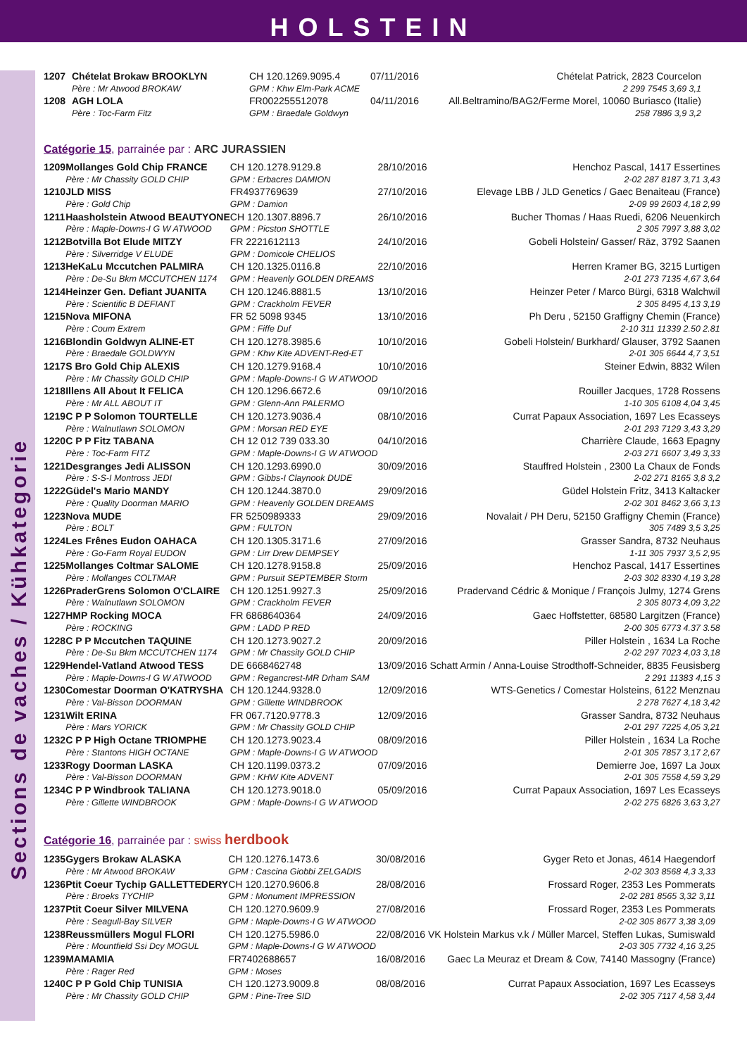HOLSTEIN
Sections de vaches / Kühkategorie
| 1207 | Chételat Brokaw BROOKLYN | CH 120.1269.9095.4 | 07/11/2016 | Chételat Patrick, 2823 Courcelon |
| | Père : Mr Atwood BROKAW | GPM : Khw Elm-Park ACME | | 2 299 7545 3,69 3,1 |
| 1208 | AGH LOLA | FR002255512078 | 04/11/2016 | All.Beltramino/BAG2/Ferme Morel, 10060 Buriasco (Italie) |
| | Père : Toc-Farm Fitz | GPM : Braedale Goldwyn | | 258 7886 3,9 3,2 |
Catégorie 15, parrainée par : ARC JURASSIEN
| 1209 | Mollanges Gold Chip FRANCE | CH 120.1278.9129.8 | 28/10/2016 | Henchoz Pascal, 1417 Essertines |
| | Père : Mr Chassity GOLD CHIP | GPM : Erbacres DAMION | | 2-02 287 8187 3,71 3,43 |
| 1210 | JLD MISS | FR4937769639 | 27/10/2016 | Elevage LBB / JLD Genetics / Gaec Benaiteau (France) |
| | Père : Gold Chip | GPM : Damion | | 2-09 99 2603 4,18 2,99 |
| 1211 | Haasholstein Atwood BEAUTYONE | CH 120.1307.8896.7 | 26/10/2016 | Bucher Thomas / Haas Ruedi, 6206 Neuenkirch |
| | Père : Maple-Downs-I G W ATWOOD | GPM : Picston SHOTTLE | | 2 305 7997 3,88 3,02 |
| 1212 | Botvilla Bot Elude MITZY | FR 2221612113 | 24/10/2016 | Gobeli Holstein/ Gasser/ Räz, 3792 Saanen |
| | Père : Silverridge V ELUDE | GPM : Domicole CHELIOS | | |
| 1213 | HeKaLu Mccutchen PALMIRA | CH 120.1325.0116.8 | 22/10/2016 | Herren Kramer BG, 3215 Lurtigen |
| | Père : De-Su Bkm MCCUTCHEN 1174 | GPM : Heavenly GOLDEN DREAMS | | 2-01 273 7135 4,67 3,64 |
| 1214 | Heinzer Gen. Defiant JUANITA | CH 120.1246.8881.5 | 13/10/2016 | Heinzer Peter / Marco Bürgi, 6318 Walchwil |
| | Père : Scientific B DEFIANT | GPM : Crackholm FEVER | | 2 305 8495 4,13 3,19 |
| 1215 | Nova MIFONA | FR 52 5098 9345 | 13/10/2016 | Ph Deru , 52150 Graffigny Chemin (France) |
| | Père : Coum Extrem | GPM : Fiffe Duf | | 2-10 311 11339 2.50 2.81 |
| 1216 | Blondin Goldwyn ALINE-ET | CH 120.1278.3985.6 | 10/10/2016 | Gobeli Holstein/ Burkhard/ Glauser, 3792 Saanen |
| | Père : Braedale GOLDWYN | GPM : Khw Kite ADVENT-Red-ET | | 2-01 305 6644 4,7 3,51 |
| 1217 | S Bro Gold Chip ALEXIS | CH 120.1279.9168.4 | 10/10/2016 | Steiner Edwin, 8832 Wilen |
| | Père : Mr Chassity GOLD CHIP | GPM : Maple-Downs-I G W ATWOOD | | |
| 1218 | Illens All About It FELICA | CH 120.1296.6672.6 | 09/10/2016 | Rouiller Jacques, 1728 Rossens |
| | Père : Mr ALL ABOUT IT | GPM : Glenn-Ann PALERMO | | 1-10 305 6108 4,04 3,45 |
| 1219 | C P P Solomon TOURTELLE | CH 120.1273.9036.4 | 08/10/2016 | Currat Papaux Association, 1697 Les Ecasseys |
| | Père : Walnutlawn SOLOMON | GPM : Morsan RED EYE | | 2-01 293 7129 3,43 3,29 |
| 1220 | C P P Fitz TABANA | CH 12 012 739 033.30 | 04/10/2016 | Charrière Claude, 1663 Epagny |
| | Père : Toc-Farm FITZ | GPM : Maple-Downs-I G W ATWOOD | | 2-03 271 6607 3,49 3,33 |
| 1221 | Desgranges Jedi ALISSON | CH 120.1293.6990.0 | 30/09/2016 | Stauffred Holstein , 2300 La Chaux de Fonds |
| | Père : S-S-I Montross JEDI | GPM : Gibbs-I Claynook DUDE | | 2-02 271 8165 3,8 3,2 |
| 1222 | Güdel's Mario MANDY | CH 120.1244.3870.0 | 29/09/2016 | Güdel Holstein Fritz, 3413 Kaltacker |
| | Père : Quality Doorman MARIO | GPM : Heavenly GOLDEN DREAMS | | 2-02 301 8462 3,66 3,13 |
| 1223 | Nova MUDE | FR 5250989333 | 29/09/2016 | Novalait / PH Deru, 52150 Graffigny Chemin (France) |
| | Père : BOLT | GPM : FULTON | | 305 7489 3,5 3,25 |
| 1224 | Les Frênes Eudon OAHACA | CH 120.1305.3171.6 | 27/09/2016 | Grasser Sandra, 8732 Neuhaus |
| | Père : Go-Farm Royal EUDON | GPM : Lirr Drew DEMPSEY | | 1-11 305 7937 3,5 2,95 |
| 1225 | Mollanges Coltmar SALOME | CH 120.1278.9158.8 | 25/09/2016 | Henchoz Pascal, 1417 Essertines |
| | Père : Mollanges COLTMAR | GPM : Pursuit SEPTEMBER Storm | | 2-03 302 8330 4,19 3,28 |
| 1226 | PraderGrens Solomon O'CLAIRE | CH 120.1251.9927.3 | 25/09/2016 | Pradervand Cédric & Monique / François Julmy, 1274 Grens |
| | Père : Walnutlawn SOLOMON | GPM : Crackholm FEVER | | 2 305 8073 4,09 3,22 |
| 1227 | HMP Rocking MOCA | FR 6868640364 | 24/09/2016 | Gaec Hoffstetter, 68580 Largitzen (France) |
| | Père : ROCKING | GPM : LADD P RED | | 2-00 305 6773 4.37 3.58 |
| 1228 | C P P Mccutchen TAQUINE | CH 120.1273.9027.2 | 20/09/2016 | Piller Holstein , 1634 La Roche |
| | Père : De-Su Bkm MCCUTCHEN 1174 | GPM : Mr Chassity GOLD CHIP | | 2-02 297 7023 4,03 3,18 |
| 1229 | Hendel-Vatland Atwood TESS | DE 6668462748 | 13/09/2016 Schatt Armin / Anna-Louise Strodthoff-Schneider, 8835 Feusisberg | |
| | Père : Maple-Downs-I G W ATWOOD | GPM : Regancrest-MR Drham SAM | | 2 291 11383 4,15 3 |
| 1230 | Comestar Doorman O'KATRYSHA | CH 120.1244.9328.0 | 12/09/2016 | WTS-Genetics / Comestar Holsteins, 6122 Menznau |
| | Père : Val-Bisson DOORMAN | GPM : Gillette WINDBROOK | | 2 278 7627 4,18 3,42 |
| 1231 | Wilt ERINA | FR 067.7120.9778.3 | 12/09/2016 | Grasser Sandra, 8732 Neuhaus |
| | Père : Mars YORICK | GPM : Mr Chassity GOLD CHIP | | 2-01 297 7225 4,05 3,21 |
| 1232 | C P P High Octane TRIOMPHE | CH 120.1273.9023.4 | 08/09/2016 | Piller Holstein , 1634 La Roche |
| | Père : Stantons HIGH OCTANE | GPM : Maple-Downs-I G W ATWOOD | | 2-01 305 7857 3,17 2,67 |
| 1233 | Rogy Doorman LASKA | CH 120.1199.0373.2 | 07/09/2016 | Demierre Joe, 1697 La Joux |
| | Père : Val-Bisson DOORMAN | GPM : KHW Kite ADVENT | | 2-01 305 7558 4,59 3,29 |
| 1234 | C P P Windbrook TALIANA | CH 120.1273.9018.0 | 05/09/2016 | Currat Papaux Association, 1697 Les Ecasseys |
| | Père : Gillette WINDBROOK | GPM : Maple-Downs-I G W ATWOOD | | 2-02 275 6826 3,63 3,27 |
Catégorie 16, parrainée par : swiss herdbook
| 1235 | Gygers Brokaw ALASKA | CH 120.1276.1473.6 | 30/08/2016 | Gyger Reto et Jonas, 4614 Haegendorf |
| | Père : Mr Atwood BROKAW | GPM : Cascina Giobbi ZELGADIS | | 2-02 303 8568 4,3 3,33 |
| 1236 | Ptit Coeur Tychip GALLETTEDERY | CH 120.1270.9606.8 | 28/08/2016 | Frossard Roger, 2353 Les Pommerats |
| | Père : Broeks TYCHIP | GPM : Monument IMPRESSION | | 2-02 281 8565 3,32 3,11 |
| 1237 | Ptit Coeur Silver MILVENA | CH 120.1270.9609.9 | 27/08/2016 | Frossard Roger, 2353 Les Pommerats |
| | Père : Seagull-Bay SILVER | GPM : Maple-Downs-I G W ATWOOD | | 2-02 305 8677 3,38 3,09 |
| 1238 | Reussmüllers Mogul FLORI | CH 120.1275.5986.0 | 22/08/2016 VK Holstein Markus v.k / Müller Marcel, Steffen Lukas, Sumiswald | |
| | Père : Mountfield Ssi Dcy MOGUL | GPM : Maple-Downs-I G W ATWOOD | | 2-03 305 7732 4,16 3,25 |
| 1239 | MAMAMIA | FR7402688657 | 16/08/2016 | Gaec La Meuraz et Dream & Cow, 74140 Massogny (France) |
| | Père : Rager Red | GPM : Moses | | |
| 1240 | C P P Gold Chip TUNISIA | CH 120.1273.9009.8 | 08/08/2016 | Currat Papaux Association, 1697 Les Ecasseys |
| | Père : Mr Chassity GOLD CHIP | GPM : Pine-Tree SID | | 2-02 305 7117 4,58 3,44 |